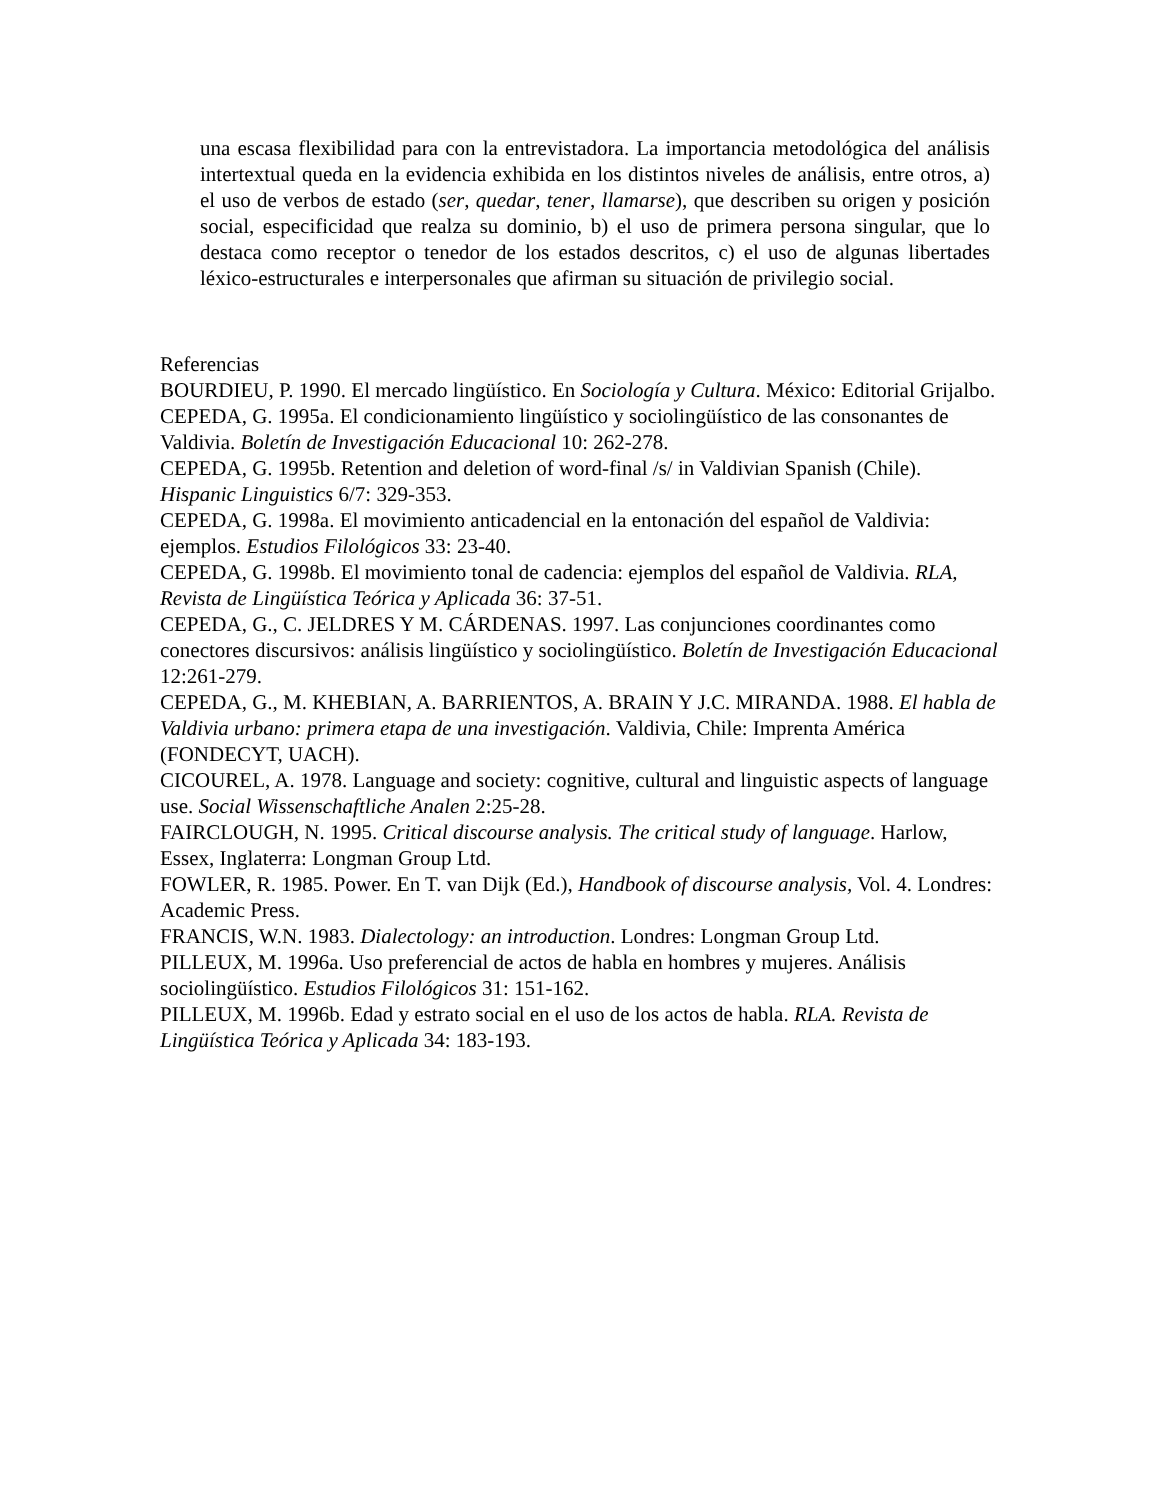una escasa flexibilidad para con la entrevistadora. La importancia metodológica del análisis intertextual queda en la evidencia exhibida en los distintos niveles de análisis, entre otros, a) el uso de verbos de estado (ser, quedar, tener, llamarse), que describen su origen y posición social, especificidad que realza su dominio, b) el uso de primera persona singular, que lo destaca como receptor o tenedor de los estados descritos, c) el uso de algunas libertades léxico-estructurales e interpersonales que afirman su situación de privilegio social.
Referencias
BOURDIEU, P. 1990. El mercado lingüístico. En Sociología y Cultura. México: Editorial Grijalbo.
CEPEDA, G. 1995a. El condicionamiento lingüístico y sociolingüístico de las consonantes de Valdivia. Boletín de Investigación Educacional 10: 262-278.
CEPEDA, G. 1995b. Retention and deletion of word-final /s/ in Valdivian Spanish (Chile). Hispanic Linguistics 6/7: 329-353.
CEPEDA, G. 1998a. El movimiento anticadencial en la entonación del español de Valdivia: ejemplos. Estudios Filológicos 33: 23-40.
CEPEDA, G. 1998b. El movimiento tonal de cadencia: ejemplos del español de Valdivia. RLA, Revista de Lingüística Teórica y Aplicada 36: 37-51.
CEPEDA, G., C. JELDRES Y M. CÁRDENAS. 1997. Las conjunciones coordinantes como conectores discursivos: análisis lingüístico y sociolingüístico. Boletín de Investigación Educacional 12:261-279.
CEPEDA, G., M. KHEBIAN, A. BARRIENTOS, A. BRAIN Y J.C. MIRANDA. 1988. El habla de Valdivia urbano: primera etapa de una investigación. Valdivia, Chile: Imprenta América (FONDECYT, UACH).
CICOUREL, A. 1978. Language and society: cognitive, cultural and linguistic aspects of language use. Social Wissenschaftliche Analen 2:25-28.
FAIRCLOUGH, N. 1995. Critical discourse analysis. The critical study of language. Harlow, Essex, Inglaterra: Longman Group Ltd.
FOWLER, R. 1985. Power. En T. van Dijk (Ed.), Handbook of discourse analysis, Vol. 4. Londres: Academic Press.
FRANCIS, W.N. 1983. Dialectology: an introduction. Londres: Longman Group Ltd.
PILLEUX, M. 1996a. Uso preferencial de actos de habla en hombres y mujeres. Análisis sociolingüístico. Estudios Filológicos 31: 151-162.
PILLEUX, M. 1996b. Edad y estrato social en el uso de los actos de habla. RLA. Revista de Lingüística Teórica y Aplicada 34: 183-193.